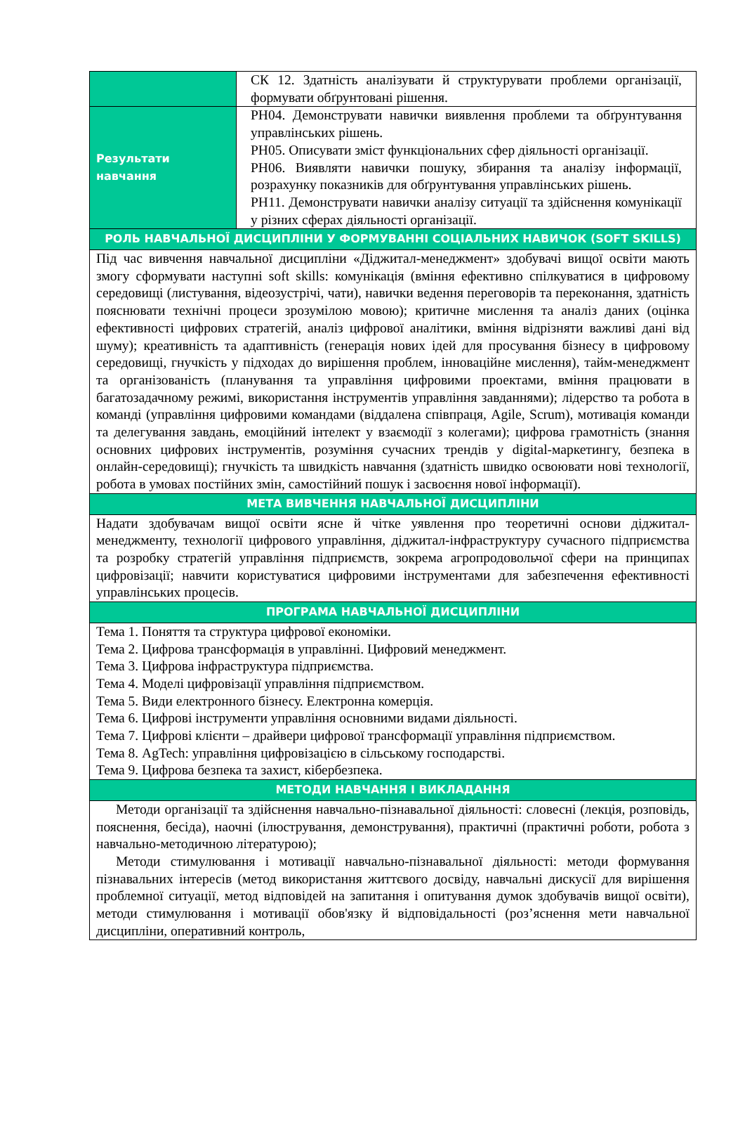| | СК 12. Здатність аналізувати й структурувати проблеми організації, формувати обґрунтовані рішення. |
| Результати навчання | РН04. Демонструвати навички виявлення проблеми та обґрунтування управлінських рішень. РН05. Описувати зміст функціональних сфер діяльності організації. РН06. Виявляти навички пошуку, збирання та аналізу інформації, розрахунку показників для обґрунтування управлінських рішень. РН11. Демонструвати навички аналізу ситуації та здійснення комунікації у різних сферах діяльності організації. |
| РОЛЬ НАВЧАЛЬНОЇ ДИСЦИПЛІНИ У ФОРМУВАННІ СОЦІАЛЬНИХ НАВИЧОК (SOFT SKILLS) | |
| Під час вивчення навчальної дисципліни «Діджитал-менеджмент» здобувачі вищої освіти мають змогу сформувати наступні soft skills: комунікація (вміння ефективно спілкуватися в цифровому середовищі (листування, відеозустрічі, чати), навички ведення переговорів та переконання, здатність пояснювати технічні процеси зрозумілою мовою); критичне мислення та аналіз даних (оцінка ефективності цифрових стратегій, аналіз цифрової аналітики, вміння відрізняти важливі дані від шуму); креативність та адаптивність (генерація нових ідей для просування бізнесу в цифровому середовищі, гнучкість у підходах до вирішення проблем, інноваційне мислення), тайм-менеджмент та організованість (планування та управління цифровими проектами, вміння працювати в багатозадачному режимі, використання інструментів управління завданнями); лідерство та робота в команді (управління цифровими командами (віддалена співпраця, Agile, Scrum), мотивація команди та делегування завдань, емоційний інтелект у взаємодії з колегами); цифрова грамотність (знання основних цифрових інструментів, розуміння сучасних трендів у digital-маркетингу, безпека в онлайн-середовищі); гнучкість та швидкість навчання (здатність швидко освоювати нові технології, робота в умовах постійних змін, самостійний пошук і засвоєння нової інформації). | |
| МЕТА ВИВЧЕННЯ НАВЧАЛЬНОЇ ДИСЦИПЛІНИ | |
| Надати здобувачам вищої освіти ясне й чітке уявлення про теоретичні основи діджитал-менеджменту, технології цифрового управління, діджитал-інфраструктуру сучасного підприємства та розробку стратегій управління підприємств, зокрема агропродовольчої сфери на принципах цифровізації; навчити користуватися цифровими інструментами для забезпечення ефективності управлінських процесів. | |
| ПРОГРАМА НАВЧАЛЬНОЇ ДИСЦИПЛІНИ | |
| Тема 1. Поняття та структура цифрової економіки. Тема 2. Цифрова трансформація в управлінні. Цифровий менеджмент. Тема 3. Цифрова інфраструктура підприємства. Тема 4. Моделі цифровізації управління підприємством. Тема 5. Види електронного бізнесу. Електронна комерція. Тема 6. Цифрові інструменти управління основними видами діяльності. Тема 7. Цифрові клієнти – драйвери цифрової трансформації управління підприємством. Тема 8. AgTech: управління цифровізацією в сільському господарстві. Тема 9. Цифрова безпека та захист, кібербезпека. | |
| МЕТОДИ НАВЧАННЯ І ВИКЛАДАННЯ | |
| Методи організації та здійснення навчально-пізнавальної діяльності: словесні (лекція, розповідь, пояснення, бесіда), наочні (ілюстрування, демонстрування), практичні (практичні роботи, робота з навчально-методичною літературою); Методи стимулювання і мотивації навчально-пізнавальної діяльності: методи формування пізнавальних інтересів (метод використання життєвого досвіду, навчальні дискусії для вирішення проблемної ситуації, метод відповідей на запитання і опитування думок здобувачів вищої освіти), методи стимулювання і мотивації обов'язку й відповідальності (роз’яснення мети навчальної дисципліни, оперативний контроль, | |